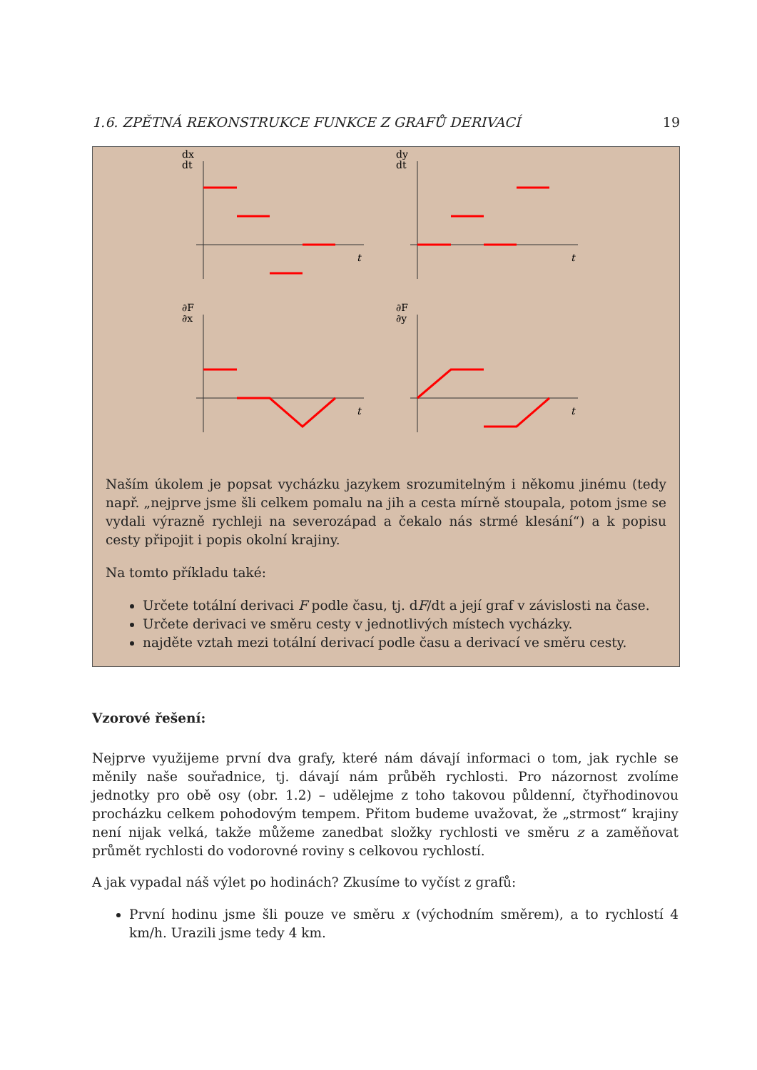1.6. ZPĚTNÁ REKONSTRUKCE FUNKCE Z GRAFŮ DERIVACÍ 19
dx
dt
t
dy
dt
t
∂F
∂x
t
∂F
∂y
t
Naším úkolem je popsat vycházku jazykem srozumitelným i někomu jinému (tedy např. „nejprve jsme šli celkem pomalu na jih a cesta mírně stoupala, potom jsme se vydali výrazně rychleji na severozápad a čekalo nás strmé klesání“) a k popisu cesty připojit i popis okolní krajiny.
Na tomto příkladu také:
Určete totální derivaci F podle času, tj. dF/dt a její graf v závislosti na čase.
Určete derivaci ve směru cesty v jednotlivých místech vycházky.
najděte vztah mezi totální derivací podle času a derivací ve směru cesty.
Vzorové řešení:
Nejprve využijeme první dva grafy, které nám dávají informaci o tom, jak rychle se měnily naše souřadnice, tj. dávají nám průběh rychlosti. Pro názornost zvolíme jednotky pro obě osy (obr. 1.2) – udělejme z toho takovou půldenní, čtyřhodinovou procházku celkem pohodovým tempem. Přitom budeme uvažovat, že „strmost“ krajiny není nijak velká, takže můžeme zanedbat složky rychlosti ve směru z a zaměňovat průmět rychlosti do vodorovné roviny s celkovou rychlostí.
A jak vypadal náš výlet po hodinách? Zkusíme to vyčíst z grafů:
První hodinu jsme šli pouze ve směru x (východním směrem), a to rychlostí 4 km/h. Urazili jsme tedy 4 km.